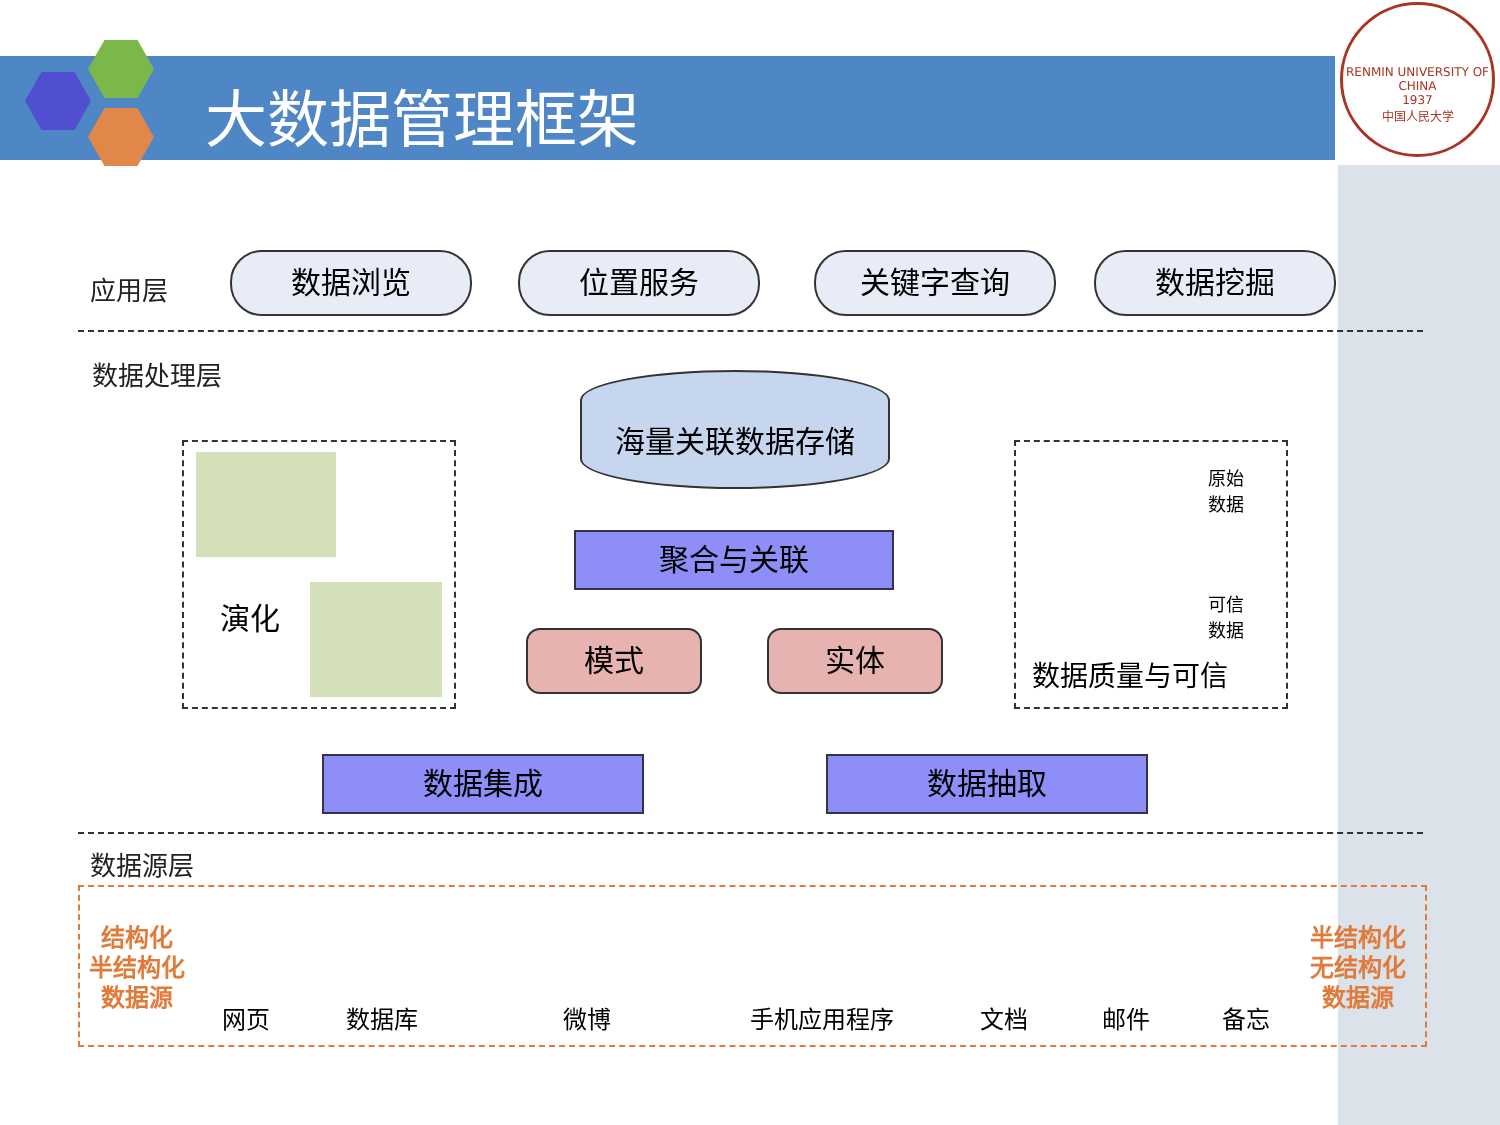大数据管理框架
RENMIN UNIVERSITY OF CHINA
1937
中国人民大学
应用层 数据浏览 位置服务 关键字查询 数据挖掘
数据处理层 海量关联数据存储
演化
聚合与关联
模式 实体
原始
数据
可信
数据
数据质量与可信
数据集成 数据抽取
数据源层
结构化
半结构化
数据源
半结构化
无结构化
数据源
网页 数据库 微博 手机应用程序 文档 邮件 备忘